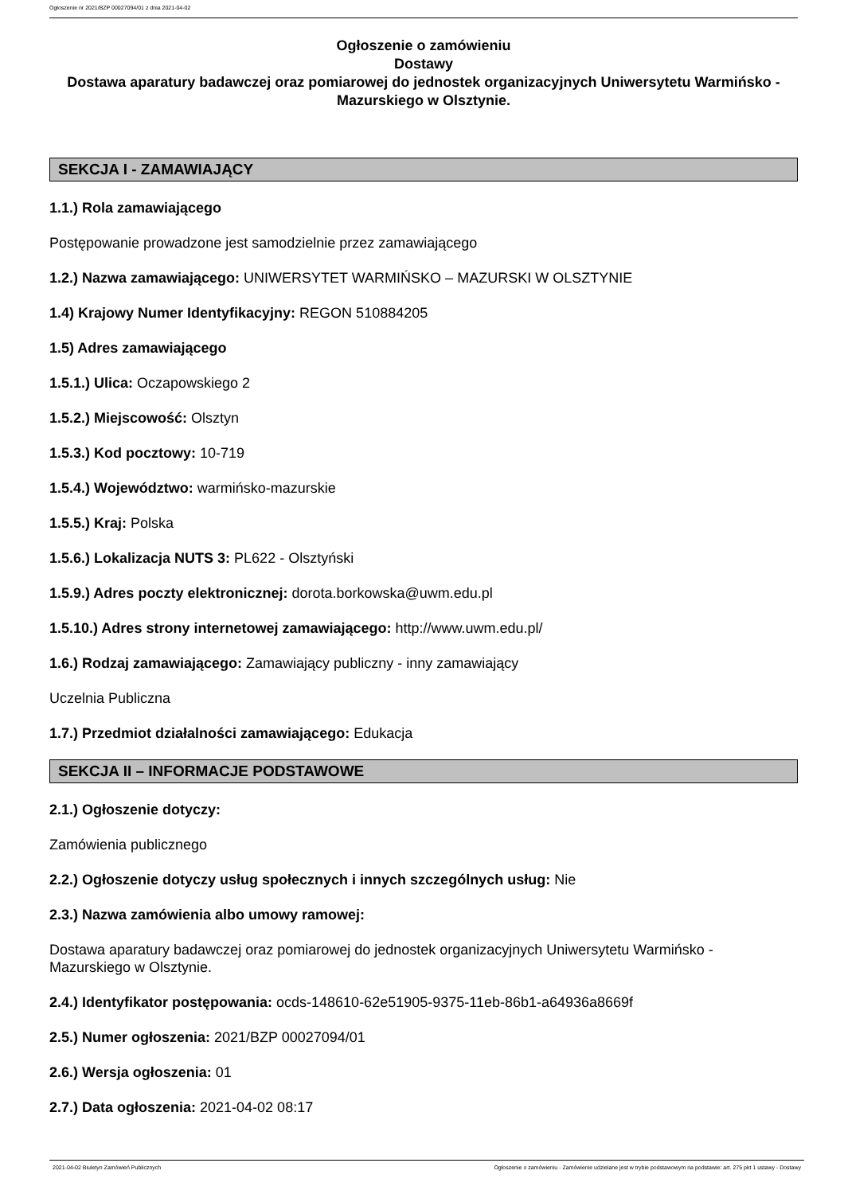Ogłoszenie nr 2021/BZP 00027094/01 z dnia 2021-04-02
Ogłoszenie o zamówieniu
Dostawy
Dostawa aparatury badawczej oraz pomiarowej do jednostek organizacyjnych Uniwersytetu Warmińsko - Mazurskiego w Olsztynie.
SEKCJA I - ZAMAWIAJĄCY
1.1.) Rola zamawiającego
Postępowanie prowadzone jest samodzielnie przez zamawiającego
1.2.) Nazwa zamawiającego: UNIWERSYTET WARMIŃSKO – MAZURSKI W OLSZTYNIE
1.4) Krajowy Numer Identyfikacyjny: REGON 510884205
1.5) Adres zamawiającego
1.5.1.) Ulica: Oczapowskiego 2
1.5.2.) Miejscowość: Olsztyn
1.5.3.) Kod pocztowy: 10-719
1.5.4.) Województwo: warmińsko-mazurskie
1.5.5.) Kraj: Polska
1.5.6.) Lokalizacja NUTS 3: PL622 - Olsztyński
1.5.9.) Adres poczty elektronicznej: dorota.borkowska@uwm.edu.pl
1.5.10.) Adres strony internetowej zamawiającego: http://www.uwm.edu.pl/
1.6.) Rodzaj zamawiającego: Zamawiający publiczny - inny zamawiający
Uczelnia Publiczna
1.7.) Przedmiot działalności zamawiającego: Edukacja
SEKCJA II – INFORMACJE PODSTAWOWE
2.1.) Ogłoszenie dotyczy:
Zamówienia publicznego
2.2.) Ogłoszenie dotyczy usług społecznych i innych szczególnych usług: Nie
2.3.) Nazwa zamówienia albo umowy ramowej:
Dostawa aparatury badawczej oraz pomiarowej do jednostek organizacyjnych Uniwersytetu Warmińsko - Mazurskiego w Olsztynie.
2.4.) Identyfikator postępowania: ocds-148610-62e51905-9375-11eb-86b1-a64936a8669f
2.5.) Numer ogłoszenia: 2021/BZP 00027094/01
2.6.) Wersja ogłoszenia: 01
2.7.) Data ogłoszenia: 2021-04-02 08:17
2021-04-02 Biuletyn Zamówień Publicznych Ogłoszenie o zamówieniu - Zamówienie udzielane jest w trybie podstawowym na podstawie: art. 275 pkt 1 ustawy - Dostawy